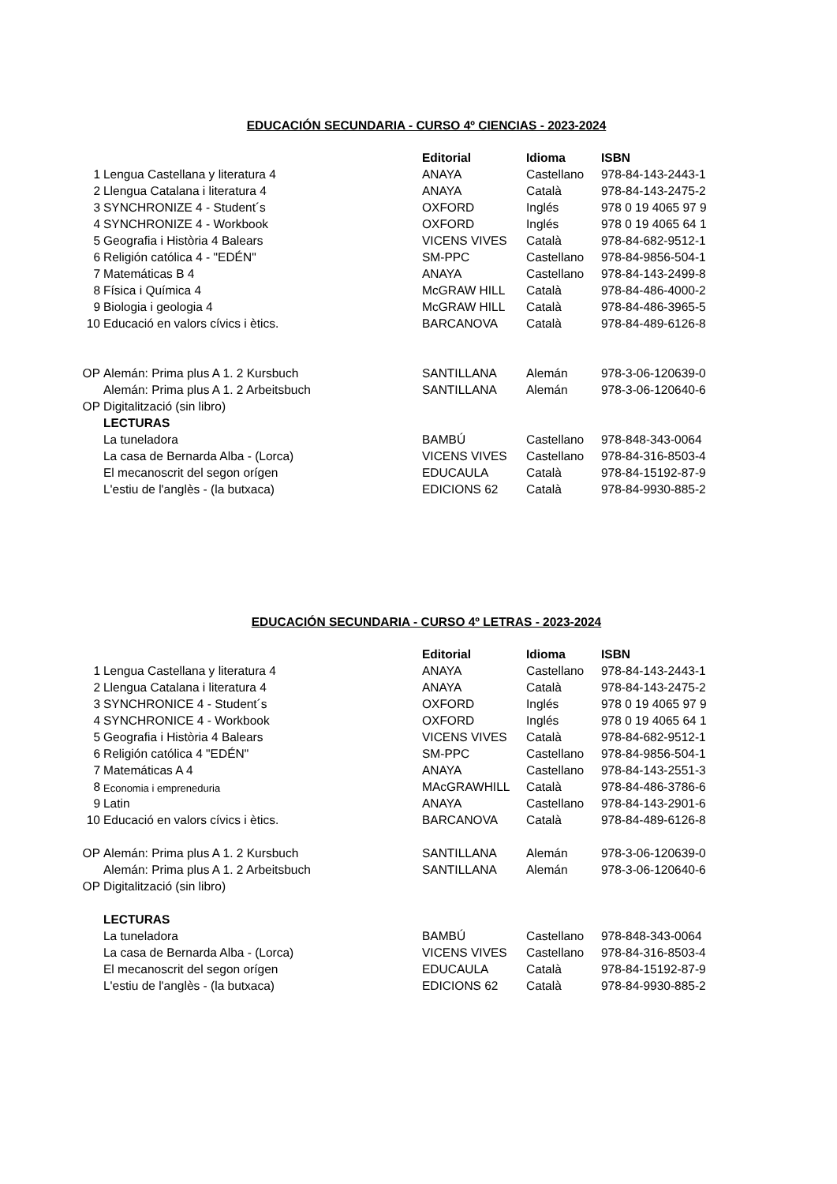EDUCACIÓN SECUNDARIA - CURSO 4º CIENCIAS - 2023-2024
| | | Editorial | Idioma | ISBN |
| 1 | Lengua Castellana y literatura 4 | ANAYA | Castellano | 978-84-143-2443-1 |
| 2 | Llengua Catalana i literatura 4 | ANAYA | Català | 978-84-143-2475-2 |
| 3 | SYNCHRONIZE 4 - Student´s | OXFORD | Inglés | 978 0 19 4065 97 9 |
| 4 | SYNCHRONIZE 4 - Workbook | OXFORD | Inglés | 978 0 19 4065 64 1 |
| 5 | Geografia i Història 4 Balears | VICENS VIVES | Català | 978-84-682-9512-1 |
| 6 | Religión católica 4 - "EDÉN" | SM-PPC | Castellano | 978-84-9856-504-1 |
| 7 | Matemáticas B 4 | ANAYA | Castellano | 978-84-143-2499-8 |
| 8 | Física i Química 4 | McGRAW HILL | Català | 978-84-486-4000-2 |
| 9 | Biologia i geologia 4 | McGRAW HILL | Català | 978-84-486-3965-5 |
| 10 | Educació en valors cívics i ètics. | BARCANOVA | Català | 978-84-489-6126-8 |
| OP | Alemán: Prima plus A 1. 2 Kursbuch | SANTILLANA | Alemán | 978-3-06-120639-0 |
| | Alemán: Prima plus A 1. 2 Arbeitsbuch | SANTILLANA | Alemán | 978-3-06-120640-6 |
| OP | Digitalització (sin libro) | | | |
| | LECTURAS | | | |
| | La tuneladora | BAMBÚ | Castellano | 978-848-343-0064 |
| | La casa de Bernarda Alba - (Lorca) | VICENS VIVES | Castellano | 978-84-316-8503-4 |
| | El mecanoscrit del segon orígen | EDUCAULA | Català | 978-84-15192-87-9 |
| | L'estiu de l'anglès - (la butxaca) | EDICIONS 62 | Català | 978-84-9930-885-2 |
EDUCACIÓN SECUNDARIA - CURSO 4º LETRAS - 2023-2024
| | | Editorial | Idioma | ISBN |
| 1 | Lengua Castellana y literatura 4 | ANAYA | Castellano | 978-84-143-2443-1 |
| 2 | Llengua Catalana i literatura 4 | ANAYA | Català | 978-84-143-2475-2 |
| 3 | SYNCHRONICE 4 - Student´s | OXFORD | Inglés | 978 0 19 4065 97 9 |
| 4 | SYNCHRONICE 4 - Workbook | OXFORD | Inglés | 978 0 19 4065 64 1 |
| 5 | Geografia i Història 4 Balears | VICENS VIVES | Català | 978-84-682-9512-1 |
| 6 | Religión católica 4 "EDÉN" | SM-PPC | Castellano | 978-84-9856-504-1 |
| 7 | Matemáticas A 4 | ANAYA | Castellano | 978-84-143-2551-3 |
| 8 | Economia i empreneduria | MAcGRAWHILL | Català | 978-84-486-3786-6 |
| 9 | Latin | ANAYA | Castellano | 978-84-143-2901-6 |
| 10 | Educació en valors cívics i ètics. | BARCANOVA | Català | 978-84-489-6126-8 |
| OP | Alemán: Prima plus A 1. 2 Kursbuch | SANTILLANA | Alemán | 978-3-06-120639-0 |
| | Alemán: Prima plus A 1. 2 Arbeitsbuch | SANTILLANA | Alemán | 978-3-06-120640-6 |
| OP | Digitalització (sin libro) | | | |
| | LECTURAS | | | |
| | La tuneladora | BAMBÚ | Castellano | 978-848-343-0064 |
| | La casa de Bernarda Alba - (Lorca) | VICENS VIVES | Castellano | 978-84-316-8503-4 |
| | El mecanoscrit del segon orígen | EDUCAULA | Català | 978-84-15192-87-9 |
| | L'estiu de l'anglès - (la butxaca) | EDICIONS 62 | Català | 978-84-9930-885-2 |